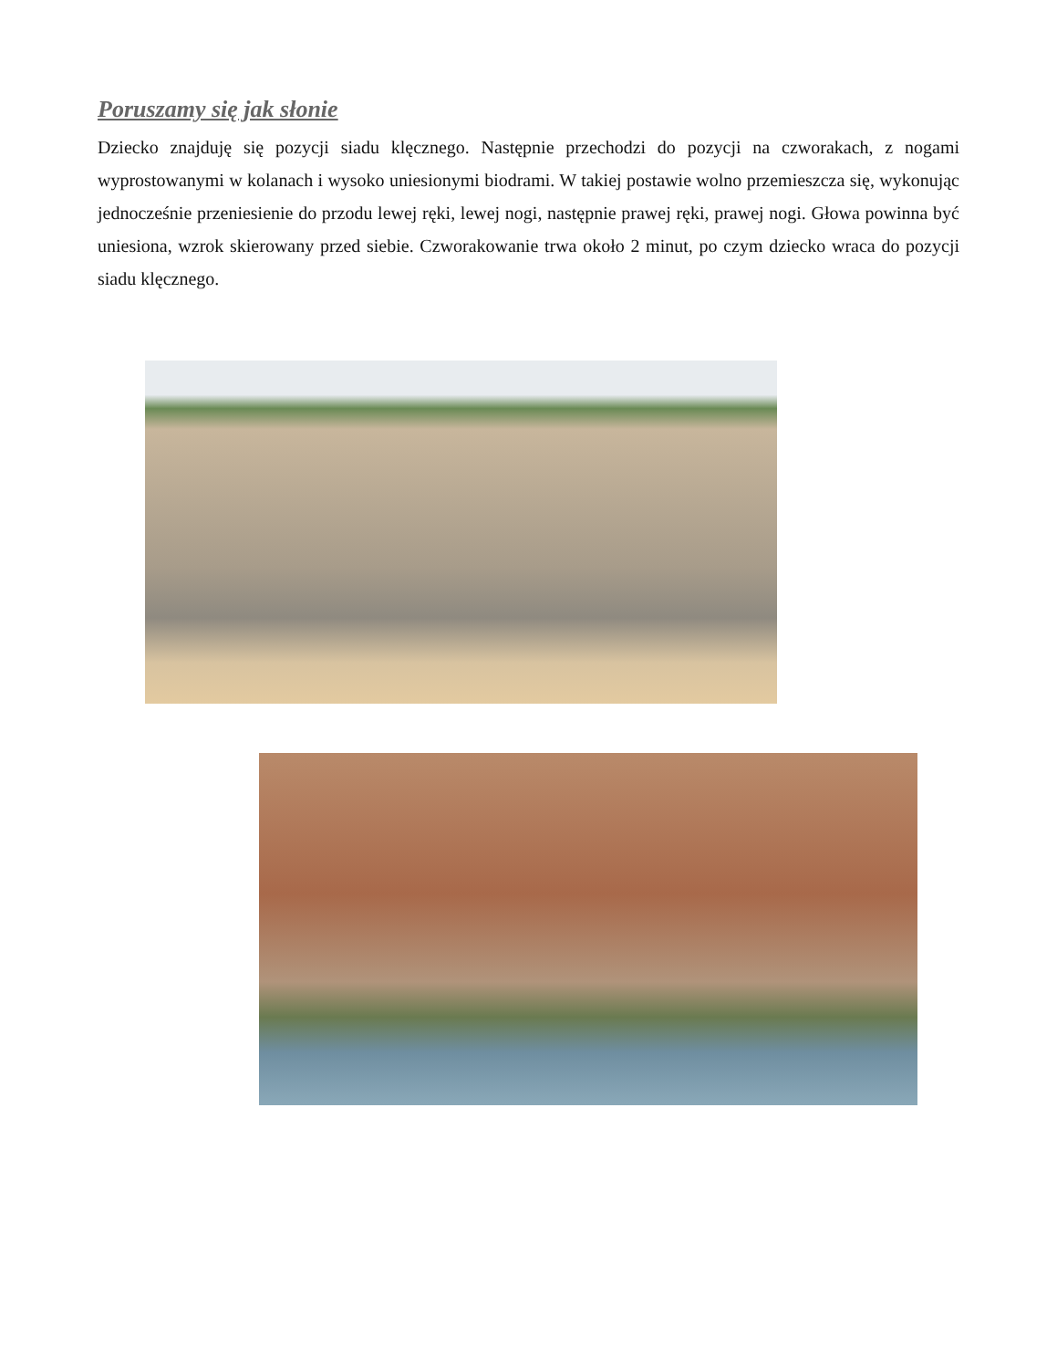Poruszamy się jak słonie
Dziecko znajduję się pozycji siadu klęcznego. Następnie przechodzi do pozycji na czworakach, z nogami wyprostowanymi w kolanach i wysoko uniesionymi biodrami. W takiej postawie wolno przemieszcza się, wykonując jednocześnie przeniesienie do przodu lewej ręki, lewej nogi, następnie prawej ręki, prawej nogi. Głowa powinna być uniesiona, wzrok skierowany przed siebie. Czworakowanie trwa około 2 minut, po czym dziecko wraca do pozycji siadu klęcznego.